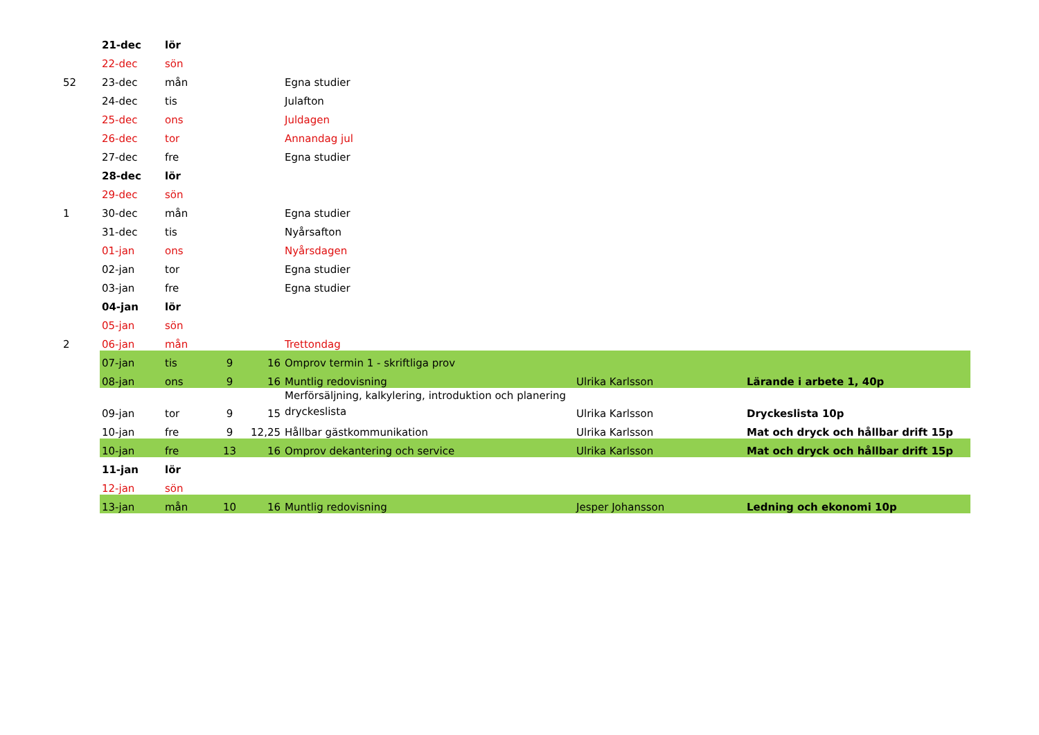| | 21-dec | lör | | | | | |
| | 22-dec | sön | | | | | |
| 52 | 23-dec | mån | | | Egna studier | | |
| | 24-dec | tis | | | Julafton | | |
| | 25-dec | ons | | | Juldagen | | |
| | 26-dec | tor | | | Annandag jul | | |
| | 27-dec | fre | | | Egna studier | | |
| | 28-dec | lör | | | | | |
| | 29-dec | sön | | | | | |
| 1 | 30-dec | mån | | | Egna studier | | |
| | 31-dec | tis | | | Nyårsafton | | |
| | 01-jan | ons | | | Nyårsdagen | | |
| | 02-jan | tor | | | Egna studier | | |
| | 03-jan | fre | | | Egna studier | | |
| | 04-jan | lör | | | | | |
| | 05-jan | sön | | | | | |
| 2 | 06-jan | mån | | | Trettondag | | |
| | 07-jan | tis | 9 | 16 | Omprov termin 1 - skriftliga prov | | |
| | 08-jan | ons | 9 | 16 | Muntlig redovisning | Ulrika Karlsson | Lärande i arbete 1, 40p |
| | 09-jan | tor | 9 | 15 | Merförsäljning, kalkylering, introduktion och planering dryckeslista | Ulrika Karlsson | Dryckeslista 10p |
| | 10-jan | fre | 9 | 12,25 | Hållbar gästkommunikation | Ulrika Karlsson | Mat och dryck och hållbar drift 15p |
| | 10-jan | fre | 13 | 16 | Omprov dekantering och service | Ulrika Karlsson | Mat och dryck och hållbar drift 15p |
| | 11-jan | lör | | | | | |
| | 12-jan | sön | | | | | |
| | 13-jan | mån | 10 | 16 | Muntlig redovisning | Jesper Johansson | Ledning och ekonomi 10p |